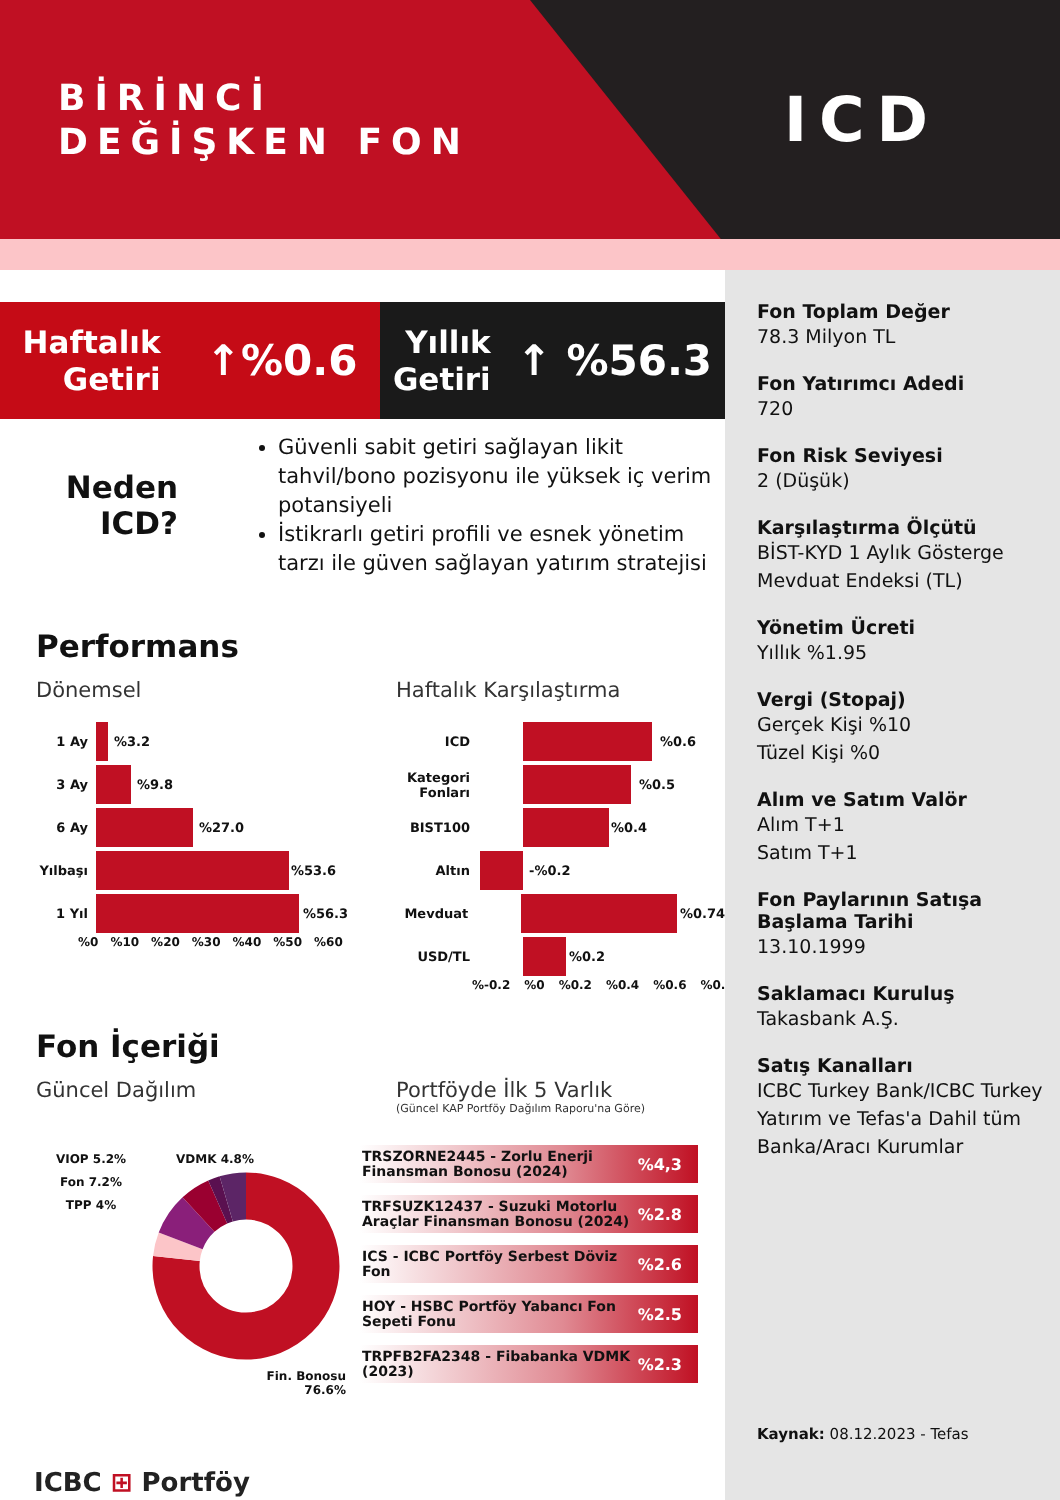BİRİNCİ
DEĞİŞKEN FON
ICD
Haftalık
Getiri
↑%0.6
Yıllık
Getiri
↑ %56.3
Neden ICD?
Güvenli sabit getiri sağlayan likit tahvil/bono pozisyonu ile yüksek iç verim potansiyeli
İstikrarlı getiri profili ve esnek yönetim tarzı ile güven sağlayan yatırım stratejisi
Performans
Dönemsel
1 Ay %3.2
3 Ay %9.8
6 Ay %27.0
Yılbaşı
%53.6
1 Yıl %56.3
%0 %10 %20 %30 %40 %50 %60
Haftalık Karşılaştırma
ICD %0.6
Kategori Fonları
%0.5
BIST100 %0.4
Altın -%0.2
Mevduat %0.74
USD/TL %0.2
%-0.2 %0 %0.2 %0.4 %0.6 %0.8
Fon İçeriği
Güncel Dağılım
VIOP 5.2%
Fon 7.2%
TPP 4%
VDMK 4.8%
Fin. Bonosu
76.6%
Portföyde İlk 5 Varlık
(Güncel KAP Portföy Dağılım Raporu'na Göre)
TRSZORNE2445 - Zorlu Enerji Finansman Bonosu (2024) %4,3
TRFSUZK12437 - Suzuki Motorlu Araçlar Finansman Bonosu (2024) %2.8
ICS - ICBC Portföy Serbest Döviz Fon %2.6
HOY - HSBC Portföy Yabancı Fon Sepeti Fonu %2.5
TRPFB2FA2348 - Fibabanka VDMK (2023) %2.3
ICBC ⊞ Portföy
Fon Toplam Değer
78.3 Milyon TL
Fon Yatırımcı Adedi
720
Fon Risk Seviyesi
2 (Düşük)
Karşılaştırma Ölçütü
BİST-KYD 1 Aylık Gösterge Mevduat Endeksi (TL)
Yönetim Ücreti
Yıllık %1.95
Vergi (Stopaj)
Gerçek Kişi %10
Tüzel Kişi %0
Alım ve Satım Valör
Alım T+1
Satım T+1
Fon Paylarının Satışa Başlama Tarihi
13.10.1999
Saklamacı Kuruluş
Takasbank A.Ş.
Satış Kanalları
ICBC Turkey Bank/ICBC Turkey Yatırım ve Tefas'a Dahil tüm Banka/Aracı Kurumlar
Kaynak: 08.12.2023 - Tefas